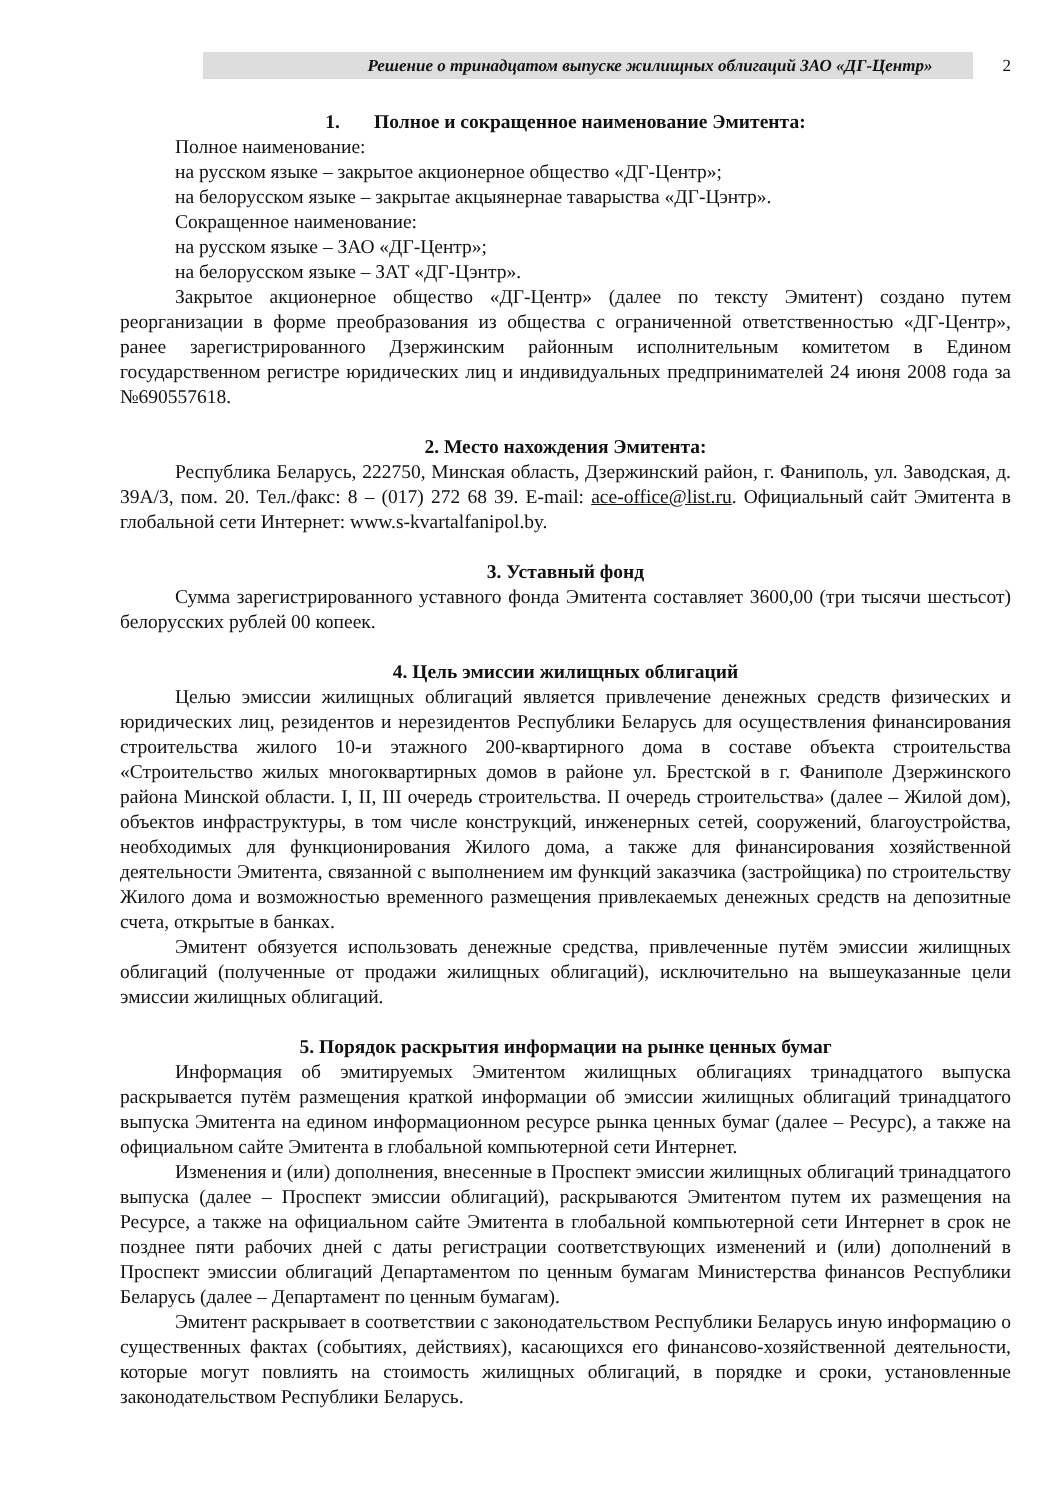Решение о тринадцатом выпуске жилищных облигаций ЗАО «ДГ-Центр» 2
1. Полное и сокращенное наименование Эмитента:
Полное наименование:
на русском языке – закрытое акционерное общество «ДГ-Центр»;
на белорусском языке – закрытае акцыянернае таварыства «ДГ-Цэнтр».
Сокращенное наименование:
на русском языке – ЗАО «ДГ-Центр»;
на белорусском языке – ЗАТ «ДГ-Цэнтр».
Закрытое акционерное общество «ДГ-Центр» (далее по тексту Эмитент) создано путем реорганизации в форме преобразования из общества с ограниченной ответственностью «ДГ-Центр», ранее зарегистрированного Дзержинским районным исполнительным комитетом в Едином государственном регистре юридических лиц и индивидуальных предпринимателей 24 июня 2008 года за №690557618.
2. Место нахождения Эмитента:
Республика Беларусь, 222750, Минская область, Дзержинский район, г. Фаниполь, ул. Заводская, д. 39А/3, пом. 20. Тел./факс: 8 – (017) 272 68 39. E-mail: ace-office@list.ru. Официальный сайт Эмитента в глобальной сети Интернет: www.s-kvartalfanipol.by.
3. Уставный фонд
Сумма зарегистрированного уставного фонда Эмитента составляет 3600,00 (три тысячи шестьсот) белорусских рублей 00 копеек.
4. Цель эмиссии жилищных облигаций
Целью эмиссии жилищных облигаций является привлечение денежных средств физических и юридических лиц, резидентов и нерезидентов Республики Беларусь для осуществления финансирования строительства жилого 10-и этажного 200-квартирного дома в составе объекта строительства «Строительство жилых многоквартирных домов в районе ул. Брестской в г. Фаниполе Дзержинского района Минской области. I, II, III очередь строительства. II очередь строительства» (далее – Жилой дом), объектов инфраструктуры, в том числе конструкций, инженерных сетей, сооружений, благоустройства, необходимых для функционирования Жилого дома, а также для финансирования хозяйственной деятельности Эмитента, связанной с выполнением им функций заказчика (застройщика) по строительству Жилого дома и возможностью временного размещения привлекаемых денежных средств на депозитные счета, открытые в банках.
Эмитент обязуется использовать денежные средства, привлеченные путём эмиссии жилищных облигаций (полученные от продажи жилищных облигаций), исключительно на вышеуказанные цели эмиссии жилищных облигаций.
5. Порядок раскрытия информации на рынке ценных бумаг
Информация об эмитируемых Эмитентом жилищных облигациях тринадцатого выпуска раскрывается путём размещения краткой информации об эмиссии жилищных облигаций тринадцатого выпуска Эмитента на едином информационном ресурсе рынка ценных бумаг (далее – Ресурс), а также на официальном сайте Эмитента в глобальной компьютерной сети Интернет.
Изменения и (или) дополнения, внесенные в Проспект эмиссии жилищных облигаций тринадцатого выпуска (далее – Проспект эмиссии облигаций), раскрываются Эмитентом путем их размещения на Ресурсе, а также на официальном сайте Эмитента в глобальной компьютерной сети Интернет в срок не позднее пяти рабочих дней с даты регистрации соответствующих изменений и (или) дополнений в Проспект эмиссии облигаций Департаментом по ценным бумагам Министерства финансов Республики Беларусь (далее – Департамент по ценным бумагам).
Эмитент раскрывает в соответствии с законодательством Республики Беларусь иную информацию о существенных фактах (событиях, действиях), касающихся его финансово-хозяйственной деятельности, которые могут повлиять на стоимость жилищных облигаций, в порядке и сроки, установленные законодательством Республики Беларусь.